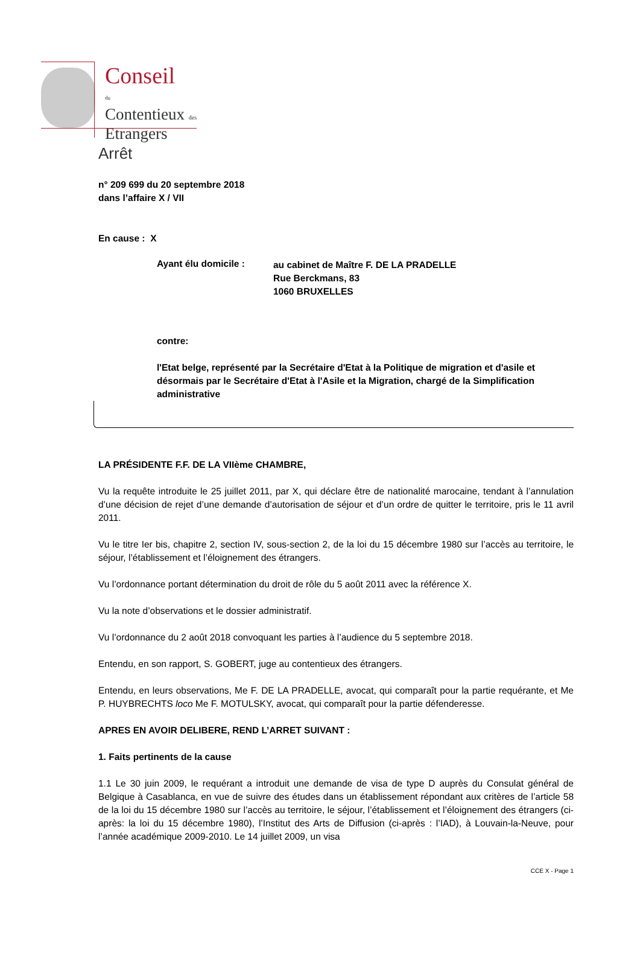Conseil
du
Contentieux des
Etrangers
Arrêt
n° 209 699 du 20 septembre 2018
dans l’affaire X / VII
En cause : X
Ayant élu domicile : au cabinet de Maître F. DE LA PRADELLE
Rue Berckmans, 83
1060 BRUXELLES
contre:
l'Etat belge, représenté par la Secrétaire d'Etat à la Politique de migration et d'asile et désormais par le Secrétaire d'Etat à l'Asile et la Migration, chargé de la Simplification administrative
LA PRÉSIDENTE F.F. DE LA VIIème CHAMBRE,
Vu la requête introduite le 25 juillet 2011, par X, qui déclare être de nationalité marocaine, tendant à l’annulation d’une décision de rejet d’une demande d’autorisation de séjour et d’un ordre de quitter le territoire, pris le 11 avril 2011.
Vu le titre Ier bis, chapitre 2, section IV, sous-section 2, de la loi du 15 décembre 1980 sur l’accès au territoire, le séjour, l’établissement et l’éloignement des étrangers.
Vu l’ordonnance portant détermination du droit de rôle du 5 août 2011 avec la référence X.
Vu la note d’observations et le dossier administratif.
Vu l’ordonnance du 2 août 2018 convoquant les parties à l’audience du 5 septembre 2018.
Entendu, en son rapport, S. GOBERT, juge au contentieux des étrangers.
Entendu, en leurs observations, Me F. DE LA PRADELLE, avocat, qui comparaît pour la partie requérante, et Me P. HUYBRECHTS loco Me F. MOTULSKY, avocat, qui comparaît pour la partie défenderesse.
APRES EN AVOIR DELIBERE, REND L’ARRET SUIVANT :
1. Faits pertinents de la cause
1.1 Le 30 juin 2009, le requérant a introduit une demande de visa de type D auprès du Consulat général de Belgique à Casablanca, en vue de suivre des études dans un établissement répondant aux critères de l’article 58 de la loi du 15 décembre 1980 sur l’accès au territoire, le séjour, l’établissement et l’éloignement des étrangers (ci-après: la loi du 15 décembre 1980), l’Institut des Arts de Diffusion (ci-après : l’IAD), à Louvain-la-Neuve, pour l’année académique 2009-2010. Le 14 juillet 2009, un visa
CCE X - Page 1